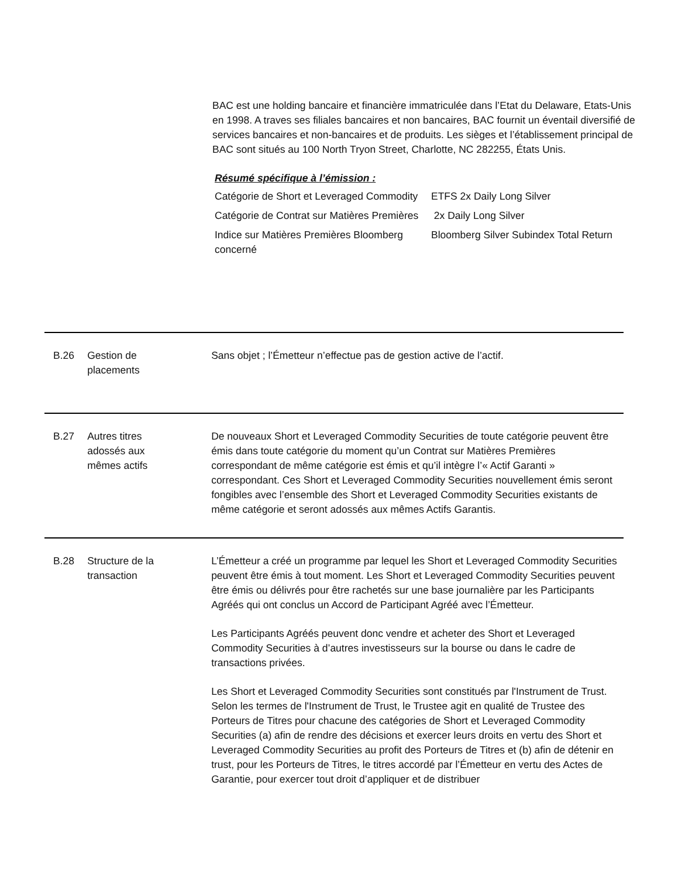BAC est une holding bancaire et financière immatriculée dans l’Etat du Delaware, Etats-Unis en 1998. A traves ses filiales bancaires et non bancaires, BAC fournit un éventail diversifié de services bancaires et non-bancaires et de produits. Les sièges et l’établissement principal de BAC sont situés au 100 North Tryon Street, Charlotte, NC 282255, États Unis.
Résumé spécifique à l’émission :
| Catégorie de Short et Leveraged Commodity | ETFS 2x Daily Long Silver |
| Catégorie de Contrat sur Matières Premières | 2x Daily Long Silver |
| Indice sur Matières Premières Bloomberg concerné | Bloomberg Silver Subindex Total Return |
B.26 Gestion de
placements
Sans objet ; l’Émetteur n’effectue pas de gestion active de l’actif.
B.27 Autres titres
adossés aux
mêmes actifs
De nouveaux Short et Leveraged Commodity Securities de toute catégorie peuvent être émis dans toute catégorie du moment qu’un Contrat sur Matières Premières correspondant de même catégorie est émis et qu’il intègre l’« Actif Garanti » correspondant. Ces Short et Leveraged Commodity Securities nouvellement émis seront fongibles avec l’ensemble des Short et Leveraged Commodity Securities existants de même catégorie et seront adossés aux mêmes Actifs Garantis.
B.28 Structure de la
transaction
L’Émetteur a créé un programme par lequel les Short et Leveraged Commodity Securities peuvent être émis à tout moment. Les Short et Leveraged Commodity Securities peuvent être émis ou délivrés pour être rachetés sur une base journalière par les Participants Agréés qui ont conclus un Accord de Participant Agréé avec l’Émetteur.
Les Participants Agréés peuvent donc vendre et acheter des Short et Leveraged Commodity Securities à d’autres investisseurs sur la bourse ou dans le cadre de transactions privées.
Les Short et Leveraged Commodity Securities sont constitués par l'Instrument de Trust. Selon les termes de l'Instrument de Trust, le Trustee agit en qualité de Trustee des Porteurs de Titres pour chacune des catégories de Short et Leveraged Commodity Securities (a) afin de rendre des décisions et exercer leurs droits en vertu des Short et Leveraged Commodity Securities au profit des Porteurs de Titres et (b) afin de détenir en trust, pour les Porteurs de Titres, le titres accordé par l’Émetteur en vertu des Actes de Garantie, pour exercer tout droit d’appliquer et de distribuer